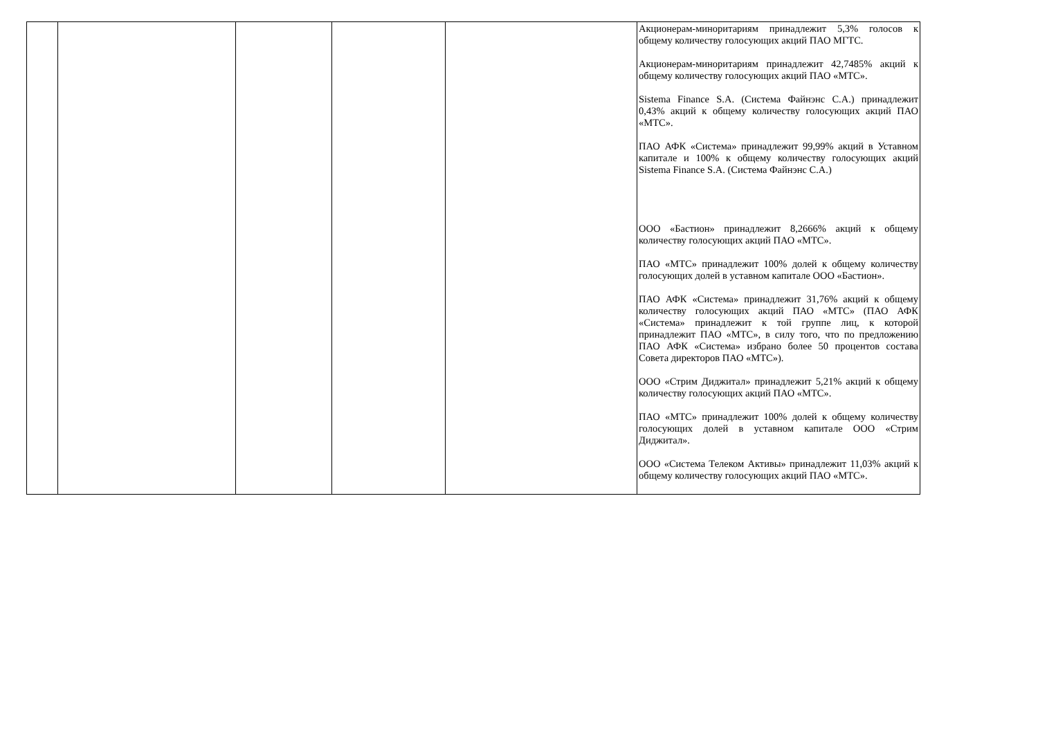| | | | | | Акционерам-миноритариям принадлежит 5,3% голосов к общему количеству голосующих акций ПАО МГТС. Акционерам-миноритариям принадлежит 42,7485% акций к общему количеству голосующих акций ПАО «МТС». Sistema Finance S.A. (Система Файнэнс С.А.) принадлежит 0,43% акций к общему количеству голосующих акций ПАО «МТС». ПАО АФК «Система» принадлежит 99,99% акций в Уставном капитале и 100% к общему количеству голосующих акций Sistema Finance S.A. (Система Файнэнс С.А.) ООО «Бастион» принадлежит 8,2666% акций к общему количеству голосующих акций ПАО «МТС». ПАО «МТС» принадлежит 100% долей к общему количеству голосующих долей в уставном капитале ООО «Бастион». ПАО АФК «Система» принадлежит 31,76% акций к общему количеству голосующих акций ПАО «МТС» (ПАО АФК «Система» принадлежит к той группе лиц, к которой принадлежит ПАО «МТС», в силу того, что по предложению ПАО АФК «Система» избрано более 50 процентов состава Совета директоров ПАО «МТС»). ООО «Стрим Диджитал» принадлежит 5,21% акций к общему количеству голосующих акций ПАО «МТС». ПАО «МТС» принадлежит 100% долей к общему количеству голосующих долей в уставном капитале ООО «Стрим Диджитал». ООО «Система Телеком Активы» принадлежит 11,03% акций к общему количеству голосующих акций ПАО «МТС». |